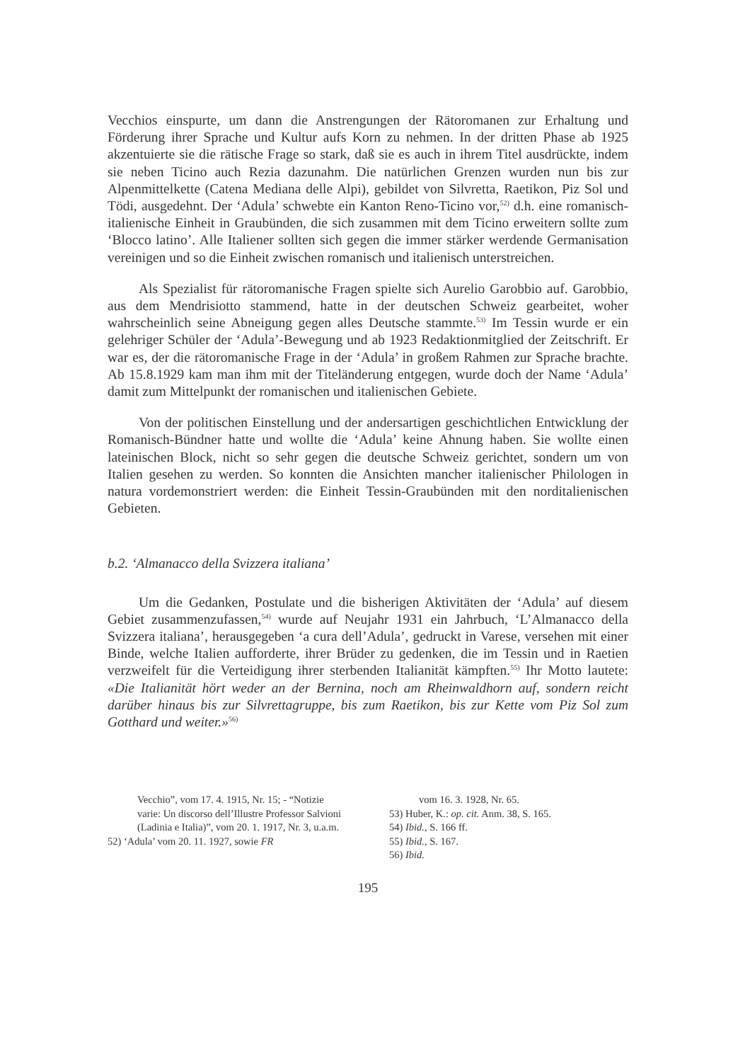Vecchios einspurte, um dann die Anstrengungen der Rätoromanen zur Erhaltung und Förderung ihrer Sprache und Kultur aufs Korn zu nehmen. In der dritten Phase ab 1925 akzentuierte sie die rätische Frage so stark, daß sie es auch in ihrem Titel ausdrückte, indem sie neben Ticino auch Rezia dazunahm. Die natürlichen Grenzen wurden nun bis zur Alpenmittelkette (Catena Mediana delle Alpi), gebildet von Silvretta, Raetikon, Piz Sol und Tödi, ausgedehnt. Der ‘Adula’ schwebte ein Kanton Reno-Ticino vor,<sup>52)</sup> d.h. eine romanisch-italienische Einheit in Graubünden, die sich zusammen mit dem Ticino erweitern sollte zum ‘Blocco latino’. Alle Italiener sollten sich gegen die immer stärker werdende Germanisation vereinigen und so die Einheit zwischen romanisch und italienisch unterstreichen.
Als Spezialist für rätoromanische Fragen spielte sich Aurelio Garobbio auf. Garobbio, aus dem Mendrisiotto stammend, hatte in der deutschen Schweiz gearbeitet, woher wahrscheinlich seine Abneigung gegen alles Deutsche stammte.<sup>53)</sup> Im Tessin wurde er ein gelehriger Schüler der ‘Adula’-Bewegung und ab 1923 Redaktionmitglied der Zeitschrift. Er war es, der die rätoromanische Frage in der ‘Adula’ in großem Rahmen zur Sprache brachte. Ab 15.8.1929 kam man ihm mit der Titeländerung entgegen, wurde doch der Name ‘Adula’ damit zum Mittelpunkt der romanischen und italienischen Gebiete.
Von der politischen Einstellung und der andersartigen geschichtlichen Entwicklung der Romanisch-Bündner hatte und wollte die ‘Adula’ keine Ahnung haben. Sie wollte einen lateinischen Block, nicht so sehr gegen die deutsche Schweiz gerichtet, sondern um von Italien gesehen zu werden. So konnten die Ansichten mancher italienischer Philologen in natura vordemonstriert werden: die Einheit Tessin-Graubünden mit den norditalienischen Gebieten.
b.2. ‘Almanacco della Svizzera italiana’
Um die Gedanken, Postulate und die bisherigen Aktivitäten der ‘Adula’ auf diesem Gebiet zusammenzufassen,<sup>54)</sup> wurde auf Neujahr 1931 ein Jahrbuch, ‘L’Almanacco della Svizzera italiana’, herausgegeben ‘a cura dell’Adula’, gedruckt in Varese, versehen mit einer Binde, welche Italien aufforderte, ihrer Brüder zu gedenken, die im Tessin und in Raetien verzweifelt für die Verteidigung ihrer sterbenden Italianität kämpften.<sup>55)</sup> Ihr Motto lautete: «Die Italianität hört weder an der Bernina, noch am Rheinwaldhorn auf, sondern reicht darüber hinaus bis zur Silvrettagruppe, bis zum Raetikon, bis zur Kette vom Piz Sol zum Gotthard und weiter.»<sup>56)</sup>
Vecchio”, vom 17. 4. 1915, Nr. 15; - “Notizie varie: Un discorso dell’Illustre Professor Salvioni (Ladinia e Italia)”, vom 20. 1. 1917, Nr. 3, u.a.m.
52) ‘Adula’ vom 20. 11. 1927, sowie FR
vom 16. 3. 1928, Nr. 65.
53) Huber, K.: op. cit. Anm. 38, S. 165.
54) Ibid., S. 166 ff.
55) Ibid., S. 167.
56) Ibid.
195